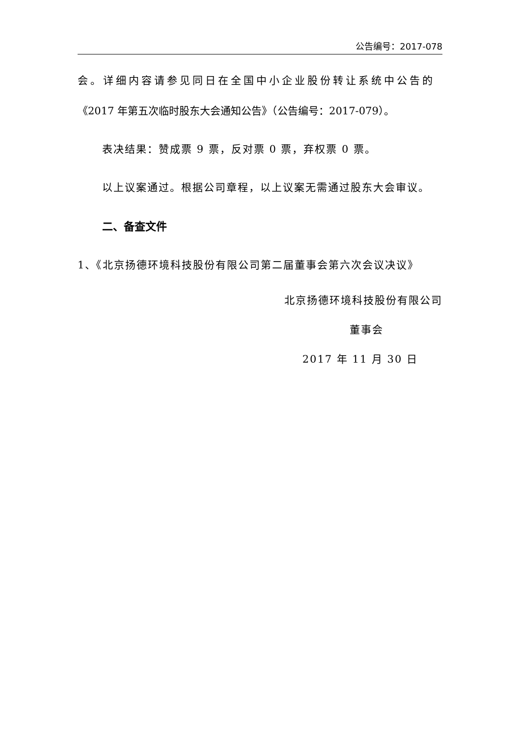公告编号：2017-078
会。详细内容请参见同日在全国中小企业股份转让系统中公告的
《2017 年第五次临时股东大会通知公告》（公告编号：2017-079）。
表决结果：赞成票 9 票，反对票 0 票，弃权票 0 票。
以上议案通过。根据公司章程，以上议案无需通过股东大会审议。
二、备查文件
1、《北京扬德环境科技股份有限公司第二届董事会第六次会议决议》
北京扬德环境科技股份有限公司
董事会
2017 年 11 月 30 日